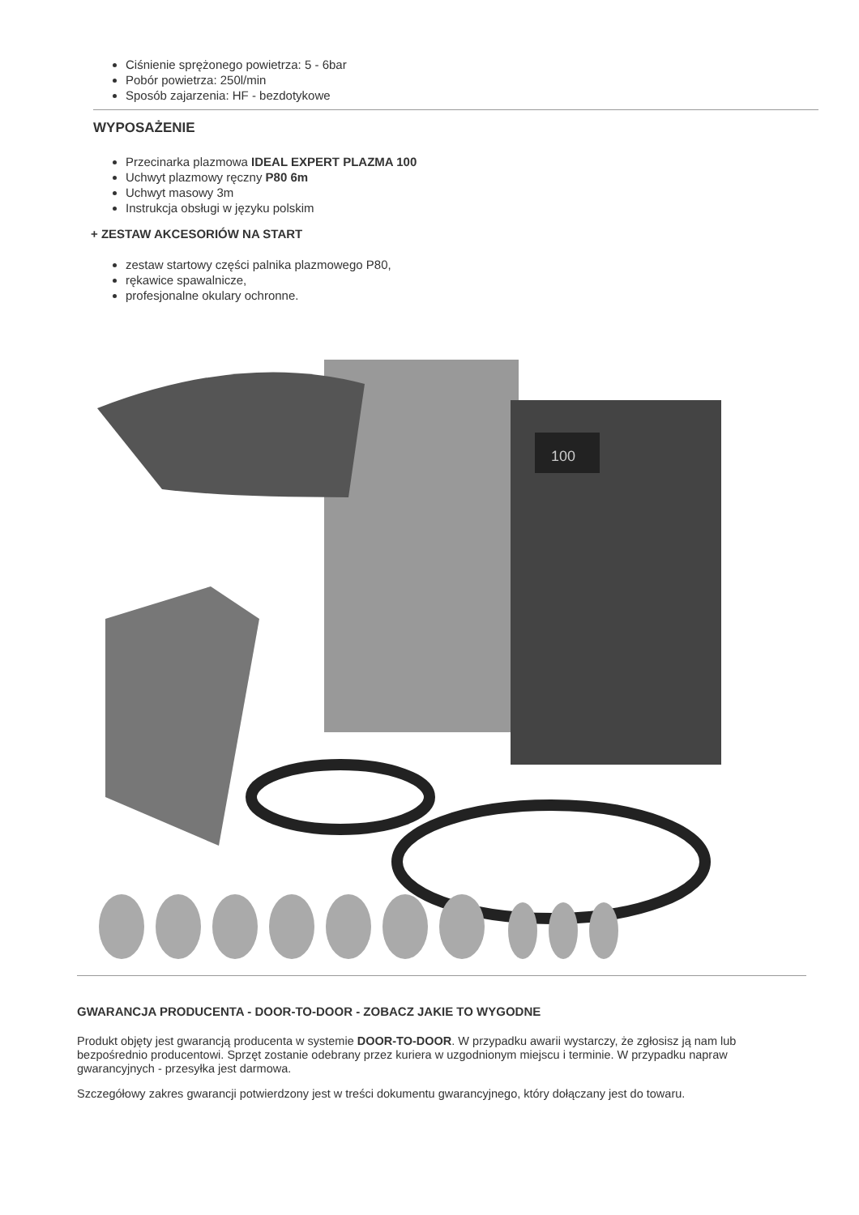Ciśnienie sprężonego powietrza: 5 - 6bar
Pobór powietrza: 250l/min
Sposób zajarzenia: HF - bezdotykowe
WYPOSAŻENIE
Przecinarka plazmowa IDEAL EXPERT PLAZMA 100
Uchwyt plazmowy ręczny P80 6m
Uchwyt masowy 3m
Instrukcja obsługi w języku polskim
+ ZESTAW AKCESORIÓW NA START
zestaw startowy części palnika plazmowego P80,
rękawice spawalnicze,
profesjonalne okulary ochronne.
100
GWARANCJA PRODUCENTA - DOOR-TO-DOOR - ZOBACZ JAKIE TO WYGODNE
Produkt objęty jest gwarancją producenta w systemie DOOR-TO-DOOR. W przypadku awarii wystarczy, że zgłosisz ją nam lub bezpośrednio producentowi. Sprzęt zostanie odebrany przez kuriera w uzgodnionym miejscu i terminie. W przypadku napraw gwarancyjnych - przesyłka jest darmowa.
Szczegółowy zakres gwarancji potwierdzony jest w treści dokumentu gwarancyjnego, który dołączany jest do towaru.